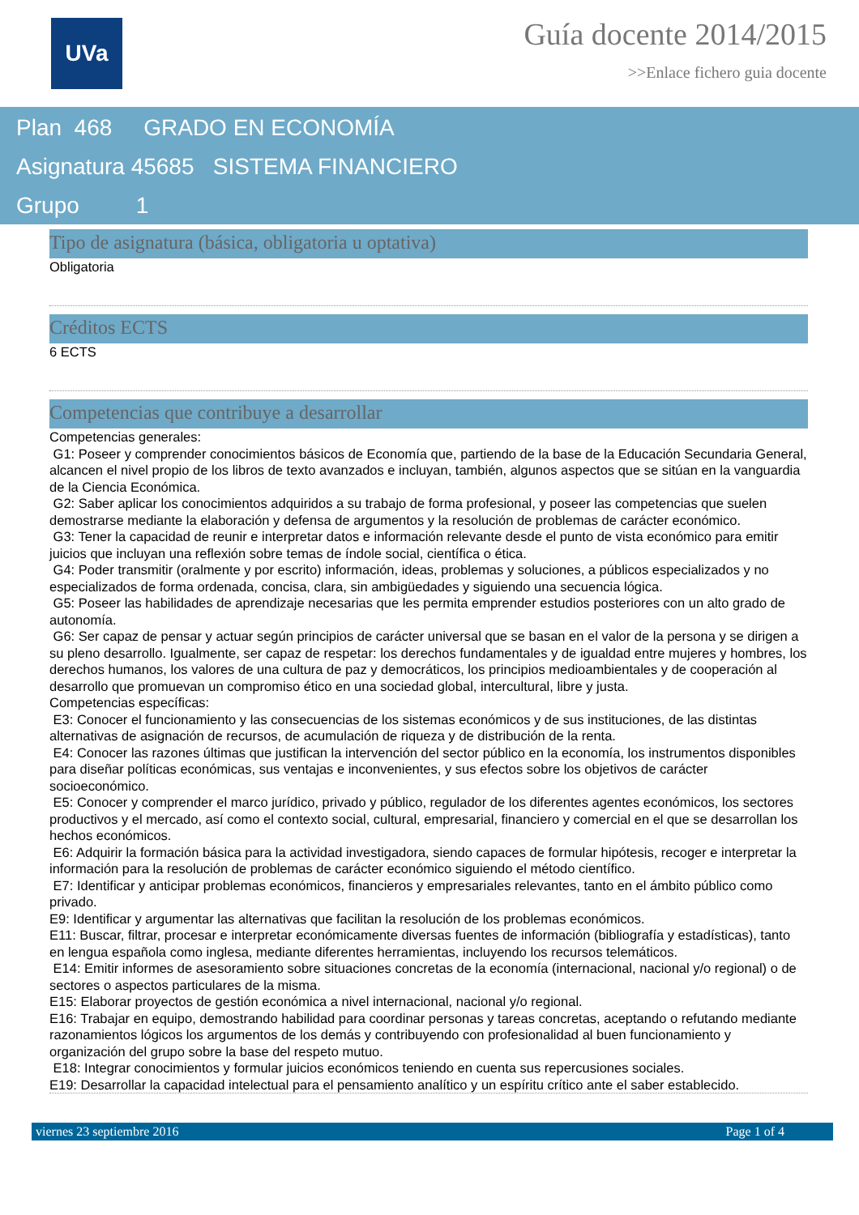UVa
Guía docente 2014/2015
>>Enlace fichero guia docente
Plan 468 GRADO EN ECONOMÍA
Asignatura 45685 SISTEMA FINANCIERO
Grupo 1
Tipo de asignatura (básica, obligatoria u optativa)
Obligatoria
Créditos ECTS
6 ECTS
Competencias que contribuye a desarrollar
Competencias generales:
G1: Poseer y comprender conocimientos básicos de Economía que, partiendo de la base de la Educación Secundaria General, alcancen el nivel propio de los libros de texto avanzados e incluyan, también, algunos aspectos que se sitúan en la vanguardia de la Ciencia Económica.
G2: Saber aplicar los conocimientos adquiridos a su trabajo de forma profesional, y poseer las competencias que suelen demostrarse mediante la elaboración y defensa de argumentos y la resolución de problemas de carácter económico.
G3: Tener la capacidad de reunir e interpretar datos e información relevante desde el punto de vista económico para emitir juicios que incluyan una reflexión sobre temas de índole social, científica o ética.
G4: Poder transmitir (oralmente y por escrito) información, ideas, problemas y soluciones, a públicos especializados y no especializados de forma ordenada, concisa, clara, sin ambigüedades y siguiendo una secuencia lógica.
G5: Poseer las habilidades de aprendizaje necesarias que les permita emprender estudios posteriores con un alto grado de autonomía.
G6: Ser capaz de pensar y actuar según principios de carácter universal que se basan en el valor de la persona y se dirigen a su pleno desarrollo. Igualmente, ser capaz de respetar: los derechos fundamentales y de igualdad entre mujeres y hombres, los derechos humanos, los valores de una cultura de paz y democráticos, los principios medioambientales y de cooperación al desarrollo que promuevan un compromiso ético en una sociedad global, intercultural, libre y justa.
Competencias específicas:
E3: Conocer el funcionamiento y las consecuencias de los sistemas económicos y de sus instituciones, de las distintas alternativas de asignación de recursos, de acumulación de riqueza y de distribución de la renta.
E4: Conocer las razones últimas que justifican la intervención del sector público en la economía, los instrumentos disponibles para diseñar políticas económicas, sus ventajas e inconvenientes, y sus efectos sobre los objetivos de carácter socioeconómico.
E5: Conocer y comprender el marco jurídico, privado y público, regulador de los diferentes agentes económicos, los sectores productivos y el mercado, así como el contexto social, cultural, empresarial, financiero y comercial en el que se desarrollan los hechos económicos.
E6: Adquirir la formación básica para la actividad investigadora, siendo capaces de formular hipótesis, recoger e interpretar la información para la resolución de problemas de carácter económico siguiendo el método científico.
E7: Identificar y anticipar problemas económicos, financieros y empresariales relevantes, tanto en el ámbito público como privado.
E9: Identificar y argumentar las alternativas que facilitan la resolución de los problemas económicos.
E11: Buscar, filtrar, procesar e interpretar económicamente diversas fuentes de información (bibliografía y estadísticas), tanto en lengua española como inglesa, mediante diferentes herramientas, incluyendo los recursos telemáticos.
E14: Emitir informes de asesoramiento sobre situaciones concretas de la economía (internacional, nacional y/o regional) o de sectores o aspectos particulares de la misma.
E15: Elaborar proyectos de gestión económica a nivel internacional, nacional y/o regional.
E16: Trabajar en equipo, demostrando habilidad para coordinar personas y tareas concretas, aceptando o refutando mediante razonamientos lógicos los argumentos de los demás y contribuyendo con profesionalidad al buen funcionamiento y organización del grupo sobre la base del respeto mutuo.
E18: Integrar conocimientos y formular juicios económicos teniendo en cuenta sus repercusiones sociales.
E19: Desarrollar la capacidad intelectual para el pensamiento analítico y un espíritu crítico ante el saber establecido.
viernes 23 septiembre 2016 Page 1 of 4